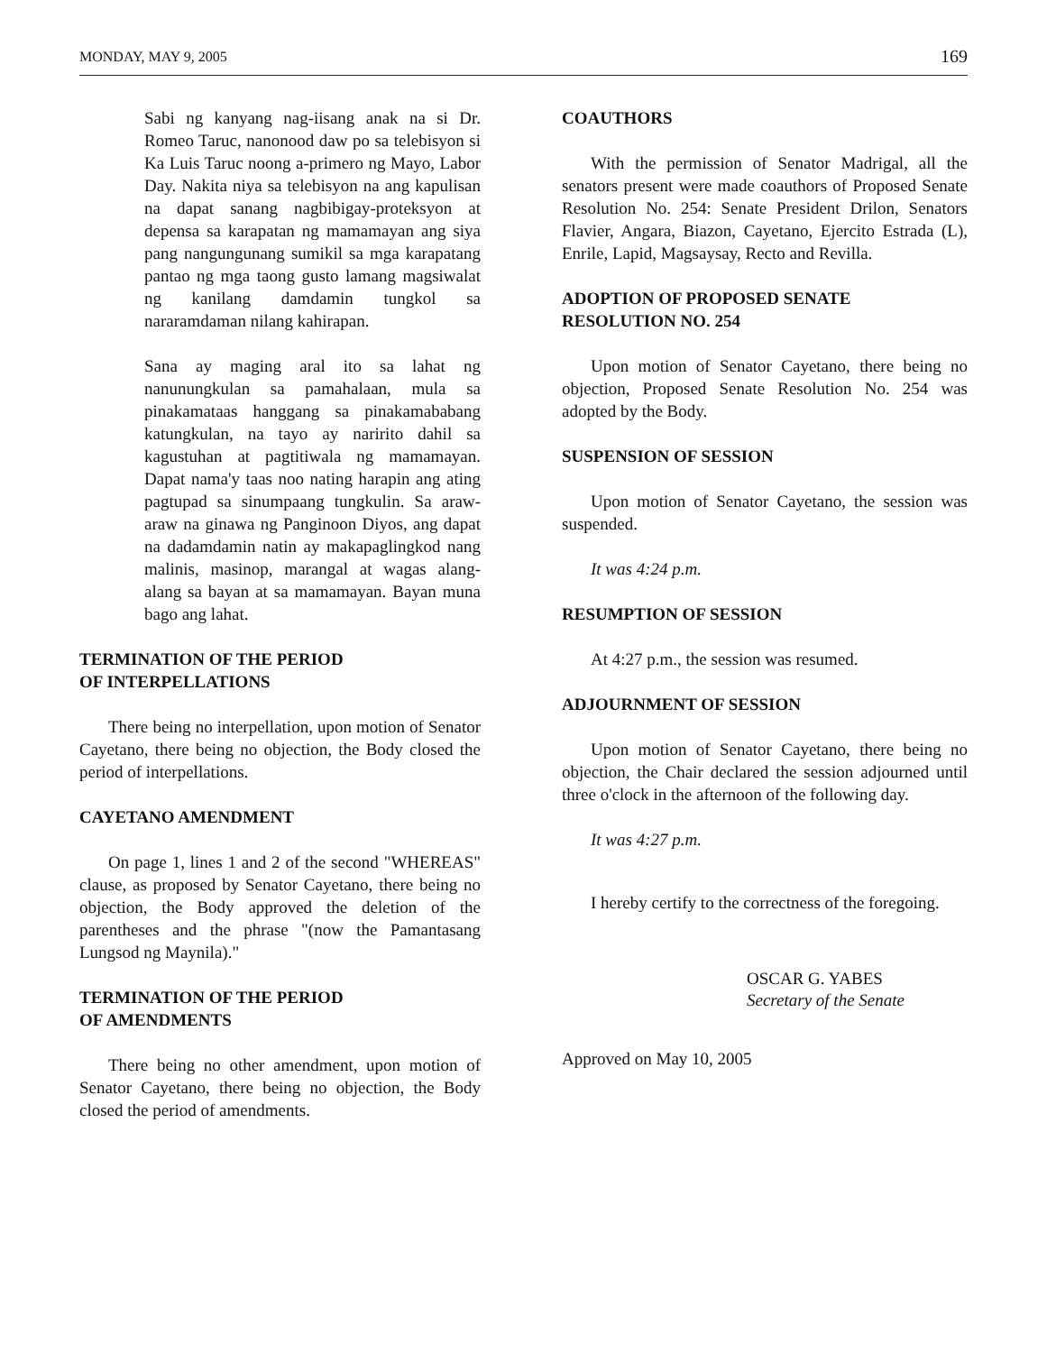MONDAY, MAY 9, 2005 169
Sabi ng kanyang nag-iisang anak na si Dr. Romeo Taruc, nanonood daw po sa telebisyon si Ka Luis Taruc noong a-primero ng Mayo, Labor Day. Nakita niya sa telebisyon na ang kapulisan na dapat sanang nagbibigay-proteksyon at depensa sa karapatan ng mamamayan ang siya pang nangungunang sumikil sa mga karapatang pantao ng mga taong gusto lamang magsiwalat ng kanilang damdamin tungkol sa nararamdaman nilang kahirapan.
Sana ay maging aral ito sa lahat ng nanunungkulan sa pamahalaan, mula sa pinakamataas hanggang sa pinakamababang katungkulan, na tayo ay naririto dahil sa kagustuhan at pagtitiwala ng mamamayan. Dapat nama'y taas noo nating harapin ang ating pagtupad sa sinumpaang tungkulin. Sa araw-araw na ginawa ng Panginoon Diyos, ang dapat na dadamdamin natin ay makapaglingkod nang malinis, masinop, marangal at wagas alang-alang sa bayan at sa mamamayan. Bayan muna bago ang lahat.
TERMINATION OF THE PERIOD
OF INTERPELLATIONS
There being no interpellation, upon motion of Senator Cayetano, there being no objection, the Body closed the period of interpellations.
CAYETANO AMENDMENT
On page 1, lines 1 and 2 of the second "WHEREAS" clause, as proposed by Senator Cayetano, there being no objection, the Body approved the deletion of the parentheses and the phrase "(now the Pamantasang Lungsod ng Maynila)."
TERMINATION OF THE PERIOD
OF AMENDMENTS
There being no other amendment, upon motion of Senator Cayetano, there being no objection, the Body closed the period of amendments.
COAUTHORS
With the permission of Senator Madrigal, all the senators present were made coauthors of Proposed Senate Resolution No. 254: Senate President Drilon, Senators Flavier, Angara, Biazon, Cayetano, Ejercito Estrada (L), Enrile, Lapid, Magsaysay, Recto and Revilla.
ADOPTION OF PROPOSED SENATE
RESOLUTION NO. 254
Upon motion of Senator Cayetano, there being no objection, Proposed Senate Resolution No. 254 was adopted by the Body.
SUSPENSION OF SESSION
Upon motion of Senator Cayetano, the session was suspended.
It was 4:24 p.m.
RESUMPTION OF SESSION
At 4:27 p.m., the session was resumed.
ADJOURNMENT OF SESSION
Upon motion of Senator Cayetano, there being no objection, the Chair declared the session adjourned until three o'clock in the afternoon of the following day.
It was 4:27 p.m.
I hereby certify to the correctness of the foregoing.
OSCAR G. YABES
Secretary of the Senate
Approved on May 10, 2005